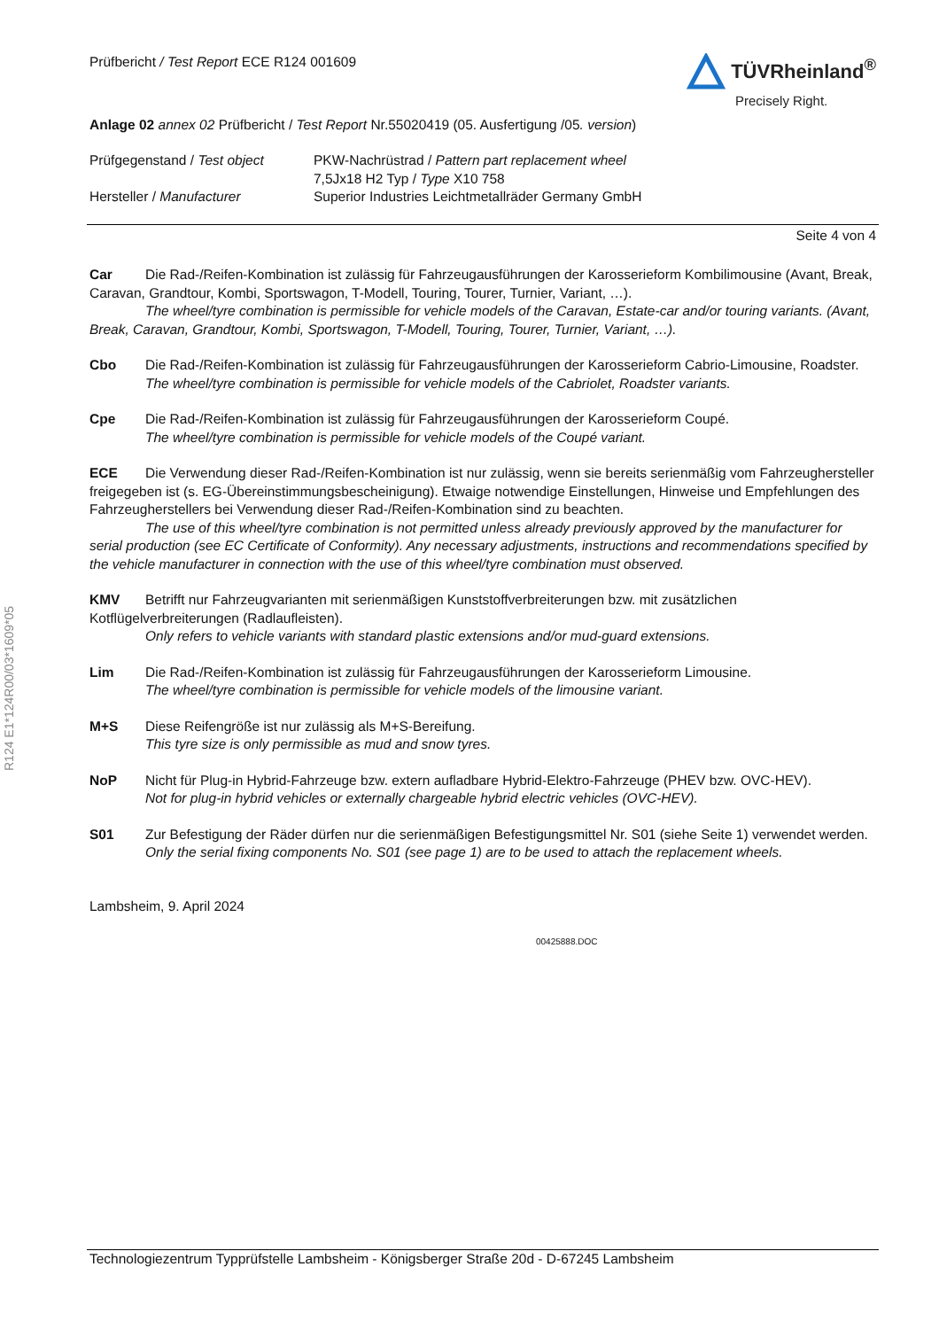R124 E1*124R00/03*1609*05
Prüfbericht / Test Report ECE R124 001609
TÜVRheinland<sup>®</sup>
Precisely Right.
Anlage 02 annex 02 Prüfbericht / Test Report Nr.55020419 (05. Ausfertigung /05. version)
| Prüfgegenstand / Test object | PKW-Nachrüstrad / Pattern part replacement wheel 7,5Jx18 H2 Typ / Type X10 758 |
| Hersteller / Manufacturer | Superior Industries Leichtmetallräder Germany GmbH |
Seite 4 von 4
Car Die Rad-/Reifen-Kombination ist zulässig für Fahrzeugausführungen der Karosserieform Kombilimousine (Avant, Break, Caravan, Grandtour, Kombi, Sportswagon, T-Modell, Touring, Tourer, Turnier, Variant, …).
The wheel/tyre combination is permissible for vehicle models of the Caravan, Estate-car and/or touring variants. (Avant, Break, Caravan, Grandtour, Kombi, Sportswagon, T-Modell, Touring, Tourer, Turnier, Variant, …).
Cbo Die Rad-/Reifen-Kombination ist zulässig für Fahrzeugausführungen der Karosserieform Cabrio-Limousine, Roadster.
The wheel/tyre combination is permissible for vehicle models of the Cabriolet, Roadster variants.
Cpe Die Rad-/Reifen-Kombination ist zulässig für Fahrzeugausführungen der Karosserieform Coupé.
The wheel/tyre combination is permissible for vehicle models of the Coupé variant.
ECE Die Verwendung dieser Rad-/Reifen-Kombination ist nur zulässig, wenn sie bereits serienmäßig vom Fahrzeughersteller freigegeben ist (s. EG-Übereinstimmungsbescheinigung). Etwaige notwendige Einstellungen, Hinweise und Empfehlungen des Fahrzeugherstellers bei Verwendung dieser Rad-/Reifen-Kombination sind zu beachten.
The use of this wheel/tyre combination is not permitted unless already previously approved by the manufacturer for serial production (see EC Certificate of Conformity). Any necessary adjustments, instructions and recommendations specified by the vehicle manufacturer in connection with the use of this wheel/tyre combination must observed.
KMV Betrifft nur Fahrzeugvarianten mit serienmäßigen Kunststoffverbreiterungen bzw. mit zusätzlichen Kotflügelverbreiterungen (Radlaufleisten).
Only refers to vehicle variants with standard plastic extensions and/or mud-guard extensions.
Lim Die Rad-/Reifen-Kombination ist zulässig für Fahrzeugausführungen der Karosserieform Limousine.
The wheel/tyre combination is permissible for vehicle models of the limousine variant.
M+S Diese Reifengröße ist nur zulässig als M+S-Bereifung.
This tyre size is only permissible as mud and snow tyres.
NoP Nicht für Plug-in Hybrid-Fahrzeuge bzw. extern aufladbare Hybrid-Elektro-Fahrzeuge (PHEV bzw. OVC-HEV).
Not for plug-in hybrid vehicles or externally chargeable hybrid electric vehicles (OVC-HEV).
S01 Zur Befestigung der Räder dürfen nur die serienmäßigen Befestigungsmittel Nr. S01 (siehe Seite 1) verwendet werden.
Only the serial fixing components No. S01 (see page 1) are to be used to attach the replacement wheels.
Lambsheim, 9. April 2024
00425888.DOC
Technologiezentrum Typprüfstelle Lambsheim - Königsberger Straße 20d - D-67245 Lambsheim